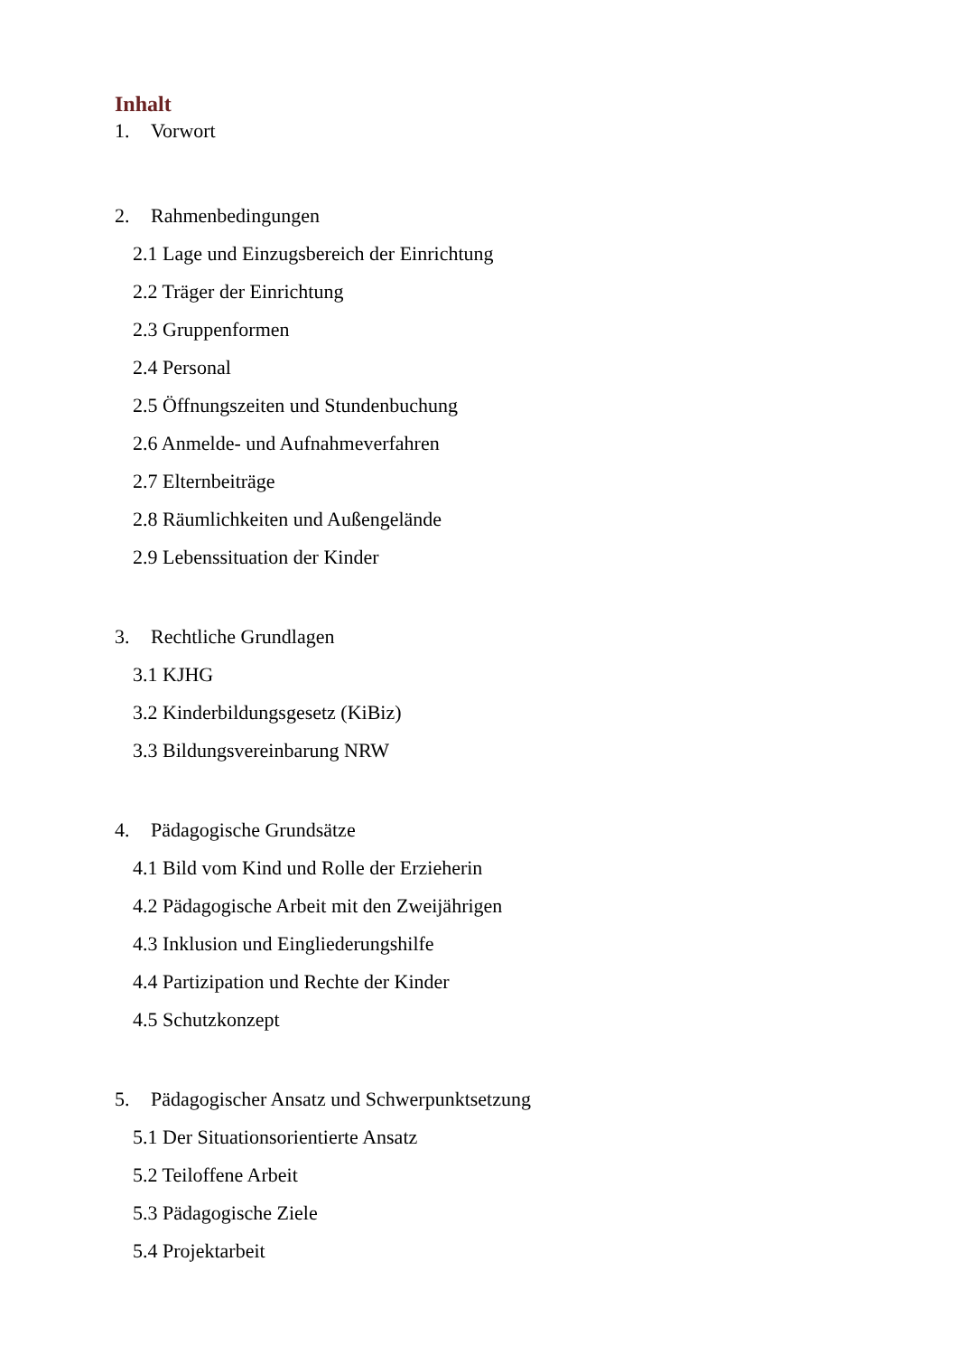Inhalt
1. Vorwort
2. Rahmenbedingungen
2.1 Lage und Einzugsbereich der Einrichtung
2.2 Träger der Einrichtung
2.3 Gruppenformen
2.4 Personal
2.5 Öffnungszeiten und Stundenbuchung
2.6 Anmelde- und Aufnahmeverfahren
2.7 Elternbeiträge
2.8 Räumlichkeiten und Außengelände
2.9 Lebenssituation der Kinder
3. Rechtliche Grundlagen
3.1 KJHG
3.2 Kinderbildungsgesetz (KiBiz)
3.3 Bildungsvereinbarung NRW
4. Pädagogische Grundsätze
4.1 Bild vom Kind und Rolle der Erzieherin
4.2 Pädagogische Arbeit mit den Zweijährigen
4.3 Inklusion und Eingliederungshilfe
4.4 Partizipation und Rechte der Kinder
4.5 Schutzkonzept
5. Pädagogischer Ansatz und Schwerpunktsetzung
5.1 Der Situationsorientierte Ansatz
5.2 Teiloffene Arbeit
5.3 Pädagogische Ziele
5.4 Projektarbeit